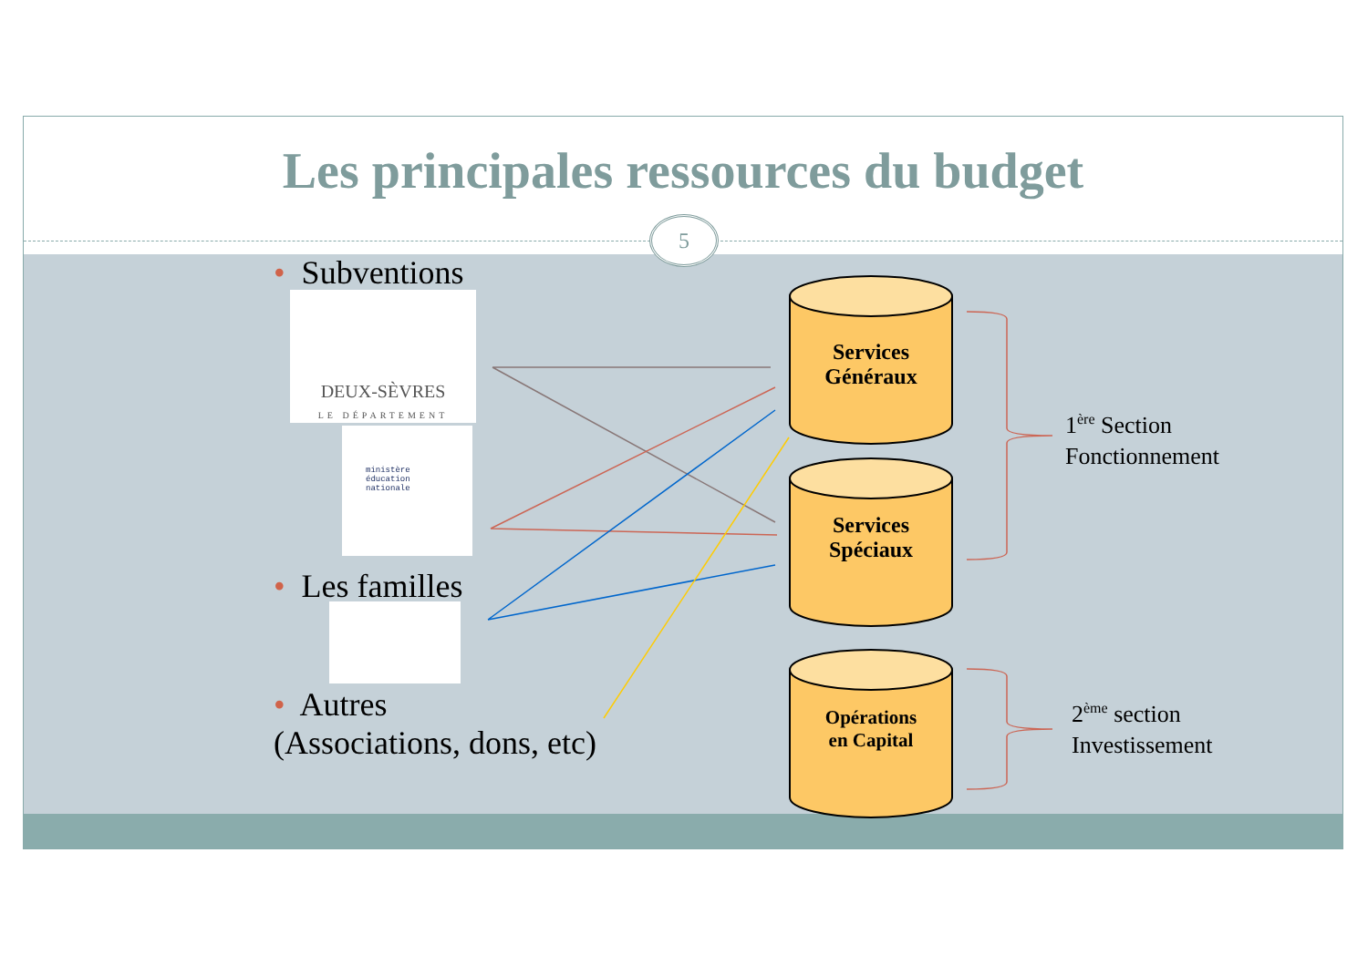Les principales ressources du budget
5
• Subventions
DEUX-SÈVRES
LE DÉPARTEMENT
ministère
éducation
nationale
• Les familles
• Autres
(Associations, dons, etc)
Services
Généraux
Services
Spéciaux
Opérations
en Capital
1<sup>ère</sup> Section
Fonctionnement
2<sup>ème</sup> section
Investissement